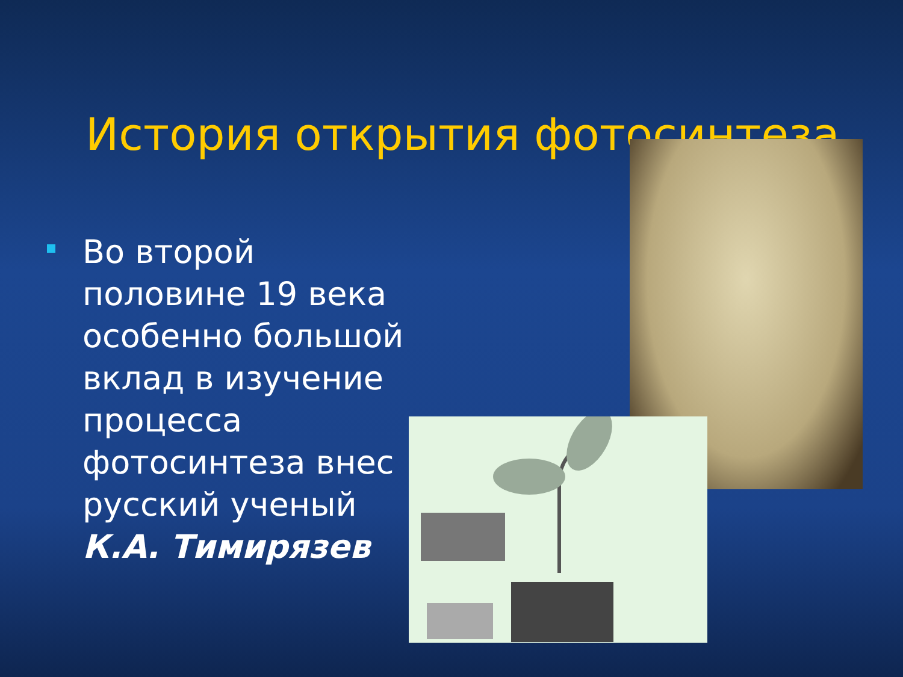История открытия фотосинтеза
Во второй половине 19 века особенно большой вклад в изучение процесса фотосинтеза внес русский ученый К.А. Тимирязев